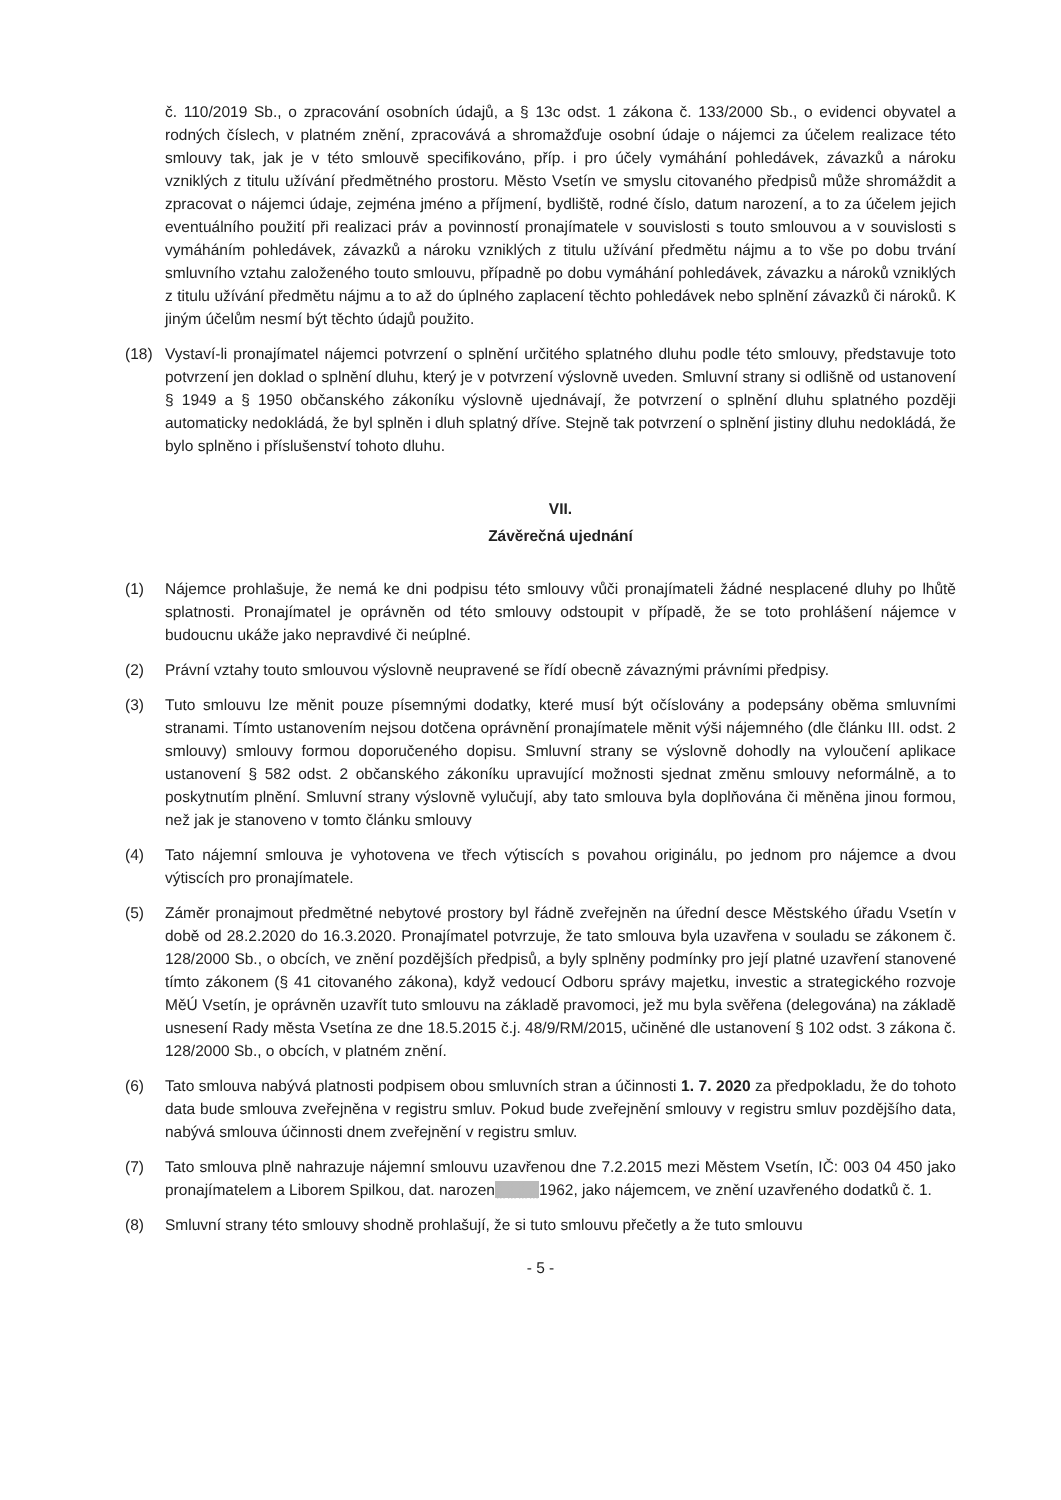č. 110/2019 Sb., o zpracování osobních údajů, a § 13c odst. 1 zákona č. 133/2000 Sb., o evidenci obyvatel a rodných číslech, v platném znění, zpracovává a shromažďuje osobní údaje o nájemci za účelem realizace této smlouvy tak, jak je v této smlouvě specifikováno, příp. i pro účely vymáhání pohledávek, závazků a nároku vzniklých z titulu užívání předmětného prostoru. Město Vsetín ve smyslu citovaného předpisů může shromáždit a zpracovat o nájemci údaje, zejména jméno a příjmení, bydliště, rodné číslo, datum narození, a to za účelem jejich eventuálního použití při realizaci práv a povinností pronajímatele v souvislosti s touto smlouvou a v souvislosti s vymáháním pohledávek, závazků a nároku vzniklých z titulu užívání předmětu nájmu a to vše po dobu trvání smluvního vztahu založeného touto smlouvu, případně po dobu vymáhání pohledávek, závazku a nároků vzniklých z titulu užívání předmětu nájmu a to až do úplného zaplacení těchto pohledávek nebo splnění závazků či nároků. K jiným účelům nesmí být těchto údajů použito.
(18) Vystaví-li pronajímatel nájemci potvrzení o splnění určitého splatného dluhu podle této smlouvy, představuje toto potvrzení jen doklad o splnění dluhu, který je v potvrzení výslovně uveden. Smluvní strany si odlišně od ustanovení § 1949 a § 1950 občanského zákoníku výslovně ujednávají, že potvrzení o splnění dluhu splatného později automaticky nedokládá, že byl splněn i dluh splatný dříve. Stejně tak potvrzení o splnění jistiny dluhu nedokládá, že bylo splněno i příslušenství tohoto dluhu.
VII.
Závěrečná ujednání
(1) Nájemce prohlašuje, že nemá ke dni podpisu této smlouvy vůči pronajímateli žádné nesplacené dluhy po lhůtě splatnosti. Pronajímatel je oprávněn od této smlouvy odstoupit v případě, že se toto prohlášení nájemce v budoucnu ukáže jako nepravdivé či neúplné.
(2) Právní vztahy touto smlouvou výslovně neupravené se řídí obecně závaznými právními předpisy.
(3) Tuto smlouvu lze měnit pouze písemnými dodatky, které musí být očíslovány a podepsány oběma smluvními stranami. Tímto ustanovením nejsou dotčena oprávnění pronajímatele měnit výši nájemného (dle článku III. odst. 2 smlouvy) smlouvy formou doporučeného dopisu. Smluvní strany se výslovně dohodly na vyloučení aplikace ustanovení § 582 odst. 2 občanského zákoníku upravující možnosti sjednat změnu smlouvy neformálně, a to poskytnutím plnění. Smluvní strany výslovně vylučují, aby tato smlouva byla doplňována či měněna jinou formou, než jak je stanoveno v tomto článku smlouvy
(4) Tato nájemní smlouva je vyhotovena ve třech výtiscích s povahou originálu, po jednom pro nájemce a dvou výtiscích pro pronajímatele.
(5) Záměr pronajmout předmětné nebytové prostory byl řádně zveřejněn na úřední desce Městského úřadu Vsetín v době od 28.2.2020 do 16.3.2020. Pronajímatel potvrzuje, že tato smlouva byla uzavřena v souladu se zákonem č. 128/2000 Sb., o obcích, ve znění pozdějších předpisů, a byly splněny podmínky pro její platné uzavření stanovené tímto zákonem (§ 41 citovaného zákona), když vedoucí Odboru správy majetku, investic a strategického rozvoje MěÚ Vsetín, je oprávněn uzavřít tuto smlouvu na základě pravomoci, jež mu byla svěřena (delegována) na základě usnesení Rady města Vsetína ze dne 18.5.2015 č.j. 48/9/RM/2015, učiněné dle ustanovení § 102 odst. 3 zákona č. 128/2000 Sb., o obcích, v platném znění.
(6) Tato smlouva nabývá platnosti podpisem obou smluvních stran a účinnosti 1. 7. 2020 za předpokladu, že do tohoto data bude smlouva zveřejněna v registru smluv. Pokud bude zveřejnění smlouvy v registru smluv pozdějšího data, nabývá smlouva účinnosti dnem zveřejnění v registru smluv.
(7) Tato smlouva plně nahrazuje nájemní smlouvu uzavřenou dne 7.2.2015 mezi Městem Vsetín, IČ: 003 04 450 jako pronajímatelem a Liborem Spilkou, dat. narozen░░░░1962, jako nájemcem, ve znění uzavřeného dodatků č. 1.
(8) Smluvní strany této smlouvy shodně prohlašují, že si tuto smlouvu přečetly a že tuto smlouvu
- 5 -